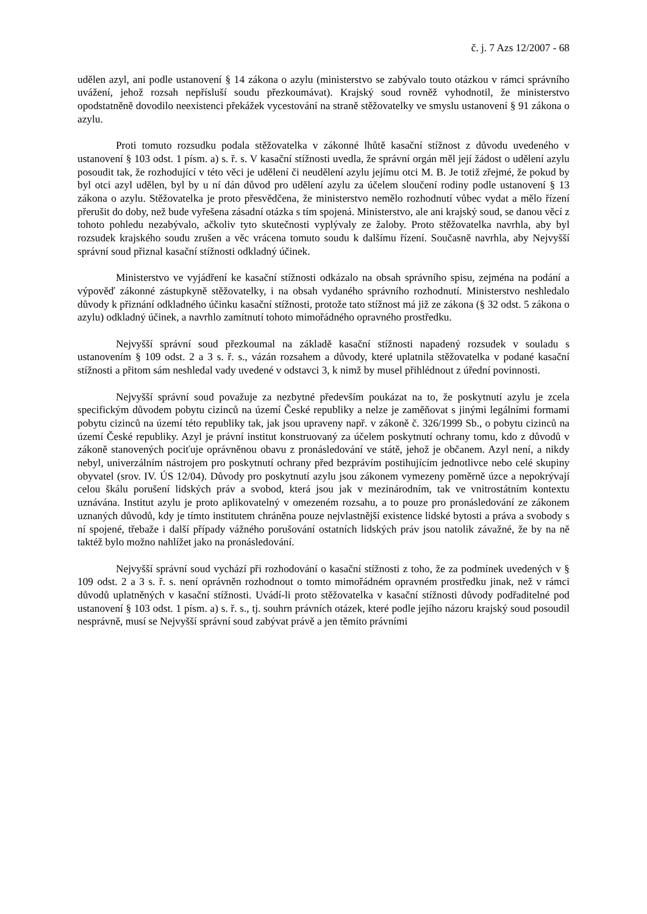č. j. 7 Azs 12/2007 - 68
udělen azyl, ani podle ustanovení § 14 zákona o azylu (ministerstvo se zabývalo touto otázkou v rámci správního uvážení, jehož rozsah nepřísluší soudu přezkoumávat). Krajský soud rovněž vyhodnotil, že ministerstvo opodstatněně dovodilo neexistenci překážek vycestování na straně stěžovatelky ve smyslu ustanovení § 91 zákona o azylu.
Proti tomuto rozsudku podala stěžovatelka v zákonné lhůtě kasační stížnost z důvodu uvedeného v ustanovení § 103 odst. 1 písm. a) s. ř. s. V kasační stížnosti uvedla, že správní orgán měl její žádost o udělení azylu posoudit tak, že rozhodující v této věci je udělení či neudělení azylu jejímu otci M. B. Je totiž zřejmé, že pokud by byl otci azyl udělen, byl by u ní dán důvod pro udělení azylu za účelem sloučení rodiny podle ustanovení § 13 zákona o azylu. Stěžovatelka je proto přesvědčena, že ministerstvo nemělo rozhodnutí vůbec vydat a mělo řízení přerušit do doby, než bude vyřešena zásadní otázka s tím spojená. Ministerstvo, ale ani krajský soud, se danou věcí z tohoto pohledu nezabývalo, ačkoliv tyto skutečnosti vyplývaly ze žaloby. Proto stěžovatelka navrhla, aby byl rozsudek krajského soudu zrušen a věc vrácena tomuto soudu k dalšímu řízení. Současně navrhla, aby Nejvyšší správní soud přiznal kasační stížnosti odkladný účinek.
Ministerstvo ve vyjádření ke kasační stížnosti odkázalo na obsah správního spisu, zejména na podání a výpověď zákonné zástupkyně stěžovatelky, i na obsah vydaného správního rozhodnutí. Ministerstvo neshledalo důvody k přiznání odkladného účinku kasační stížnosti, protože tato stížnost má již ze zákona (§ 32 odst. 5 zákona o azylu) odkladný účinek, a navrhlo zamítnutí tohoto mimořádného opravného prostředku.
Nejvyšší správní soud přezkoumal na základě kasační stížnosti napadený rozsudek v souladu s ustanovením § 109 odst. 2 a 3 s. ř. s., vázán rozsahem a důvody, které uplatnila stěžovatelka v podané kasační stížnosti a přitom sám neshledal vady uvedené v odstavci 3, k nimž by musel přihlédnout z úřední povinnosti.
Nejvyšší správní soud považuje za nezbytné především poukázat na to, že poskytnutí azylu je zcela specifickým důvodem pobytu cizinců na území České republiky a nelze je zaměňovat s jinými legálními formami pobytu cizinců na území této republiky tak, jak jsou upraveny např. v zákoně č. 326/1999 Sb., o pobytu cizinců na území České republiky. Azyl je právní institut konstruovaný za účelem poskytnutí ochrany tomu, kdo z důvodů v zákoně stanovených pociťuje oprávněnou obavu z pronásledování ve státě, jehož je občanem. Azyl není, a nikdy nebyl, univerzálním nástrojem pro poskytnutí ochrany před bezprávím postihujícím jednotlivce nebo celé skupiny obyvatel (srov. IV. ÚS 12/04). Důvody pro poskytnutí azylu jsou zákonem vymezeny poměrně úzce a nepokrývají celou škálu porušení lidských práv a svobod, která jsou jak v mezinárodním, tak ve vnitrostátním kontextu uznávána. Institut azylu je proto aplikovatelný v omezeném rozsahu, a to pouze pro pronásledování ze zákonem uznaných důvodů, kdy je tímto institutem chráněna pouze nejvlastnější existence lidské bytosti a práva a svobody s ní spojené, třebaže i další případy vážného porušování ostatních lidských práv jsou natolik závažné, že by na ně taktéž bylo možno nahlížet jako na pronásledování.
Nejvyšší správní soud vychází při rozhodování o kasační stížnosti z toho, že za podmínek uvedených v § 109 odst. 2 a 3 s. ř. s. není oprávněn rozhodnout o tomto mimořádném opravném prostředku jinak, než v rámci důvodů uplatněných v kasační stížnosti. Uvádí-li proto stěžovatelka v kasační stížnosti důvody podřaditelné pod ustanovení § 103 odst. 1 písm. a) s. ř. s., tj. souhrn právních otázek, které podle jejího názoru krajský soud posoudil nesprávně, musí se Nejvyšší správní soud zabývat právě a jen těmito právními